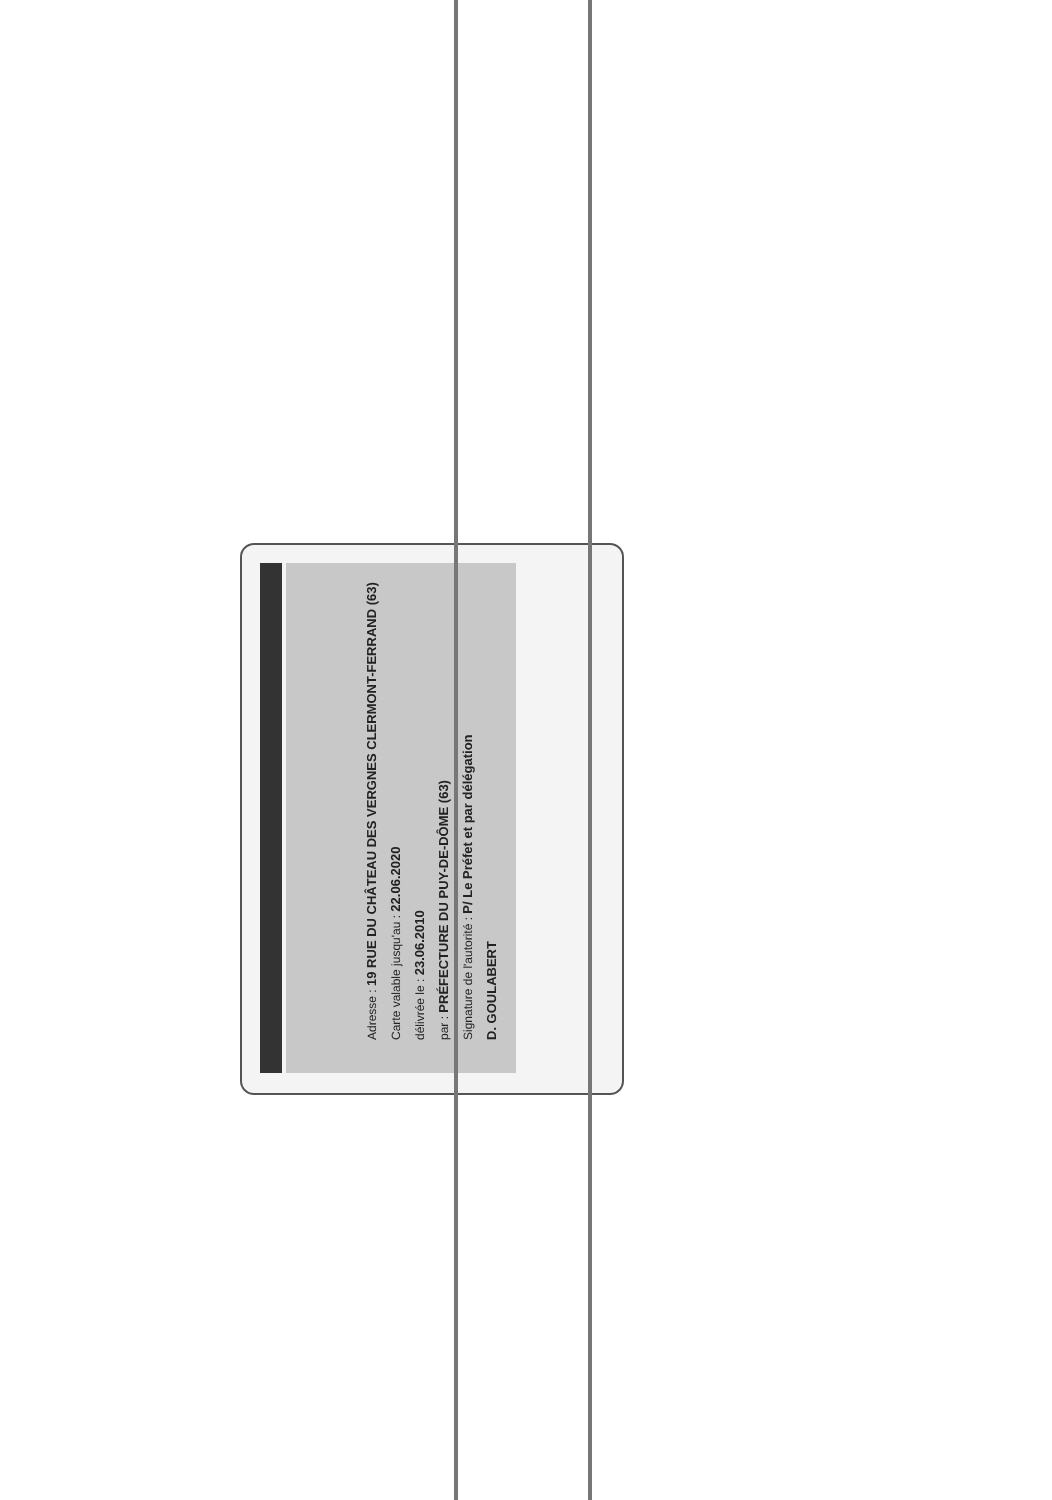Adresse : 19 RUE DU CHÂTEAU DES VERGNES CLERMONT-FERRAND (63)
Carte valable jusqu'au : 22.06.2020
délivrée le : 23.06.2010
par : PRÉFECTURE DU PUY-DE-DÔME (63)
Signature de l'autorité : P/ Le Préfet et par délégation
D. GOULABERT